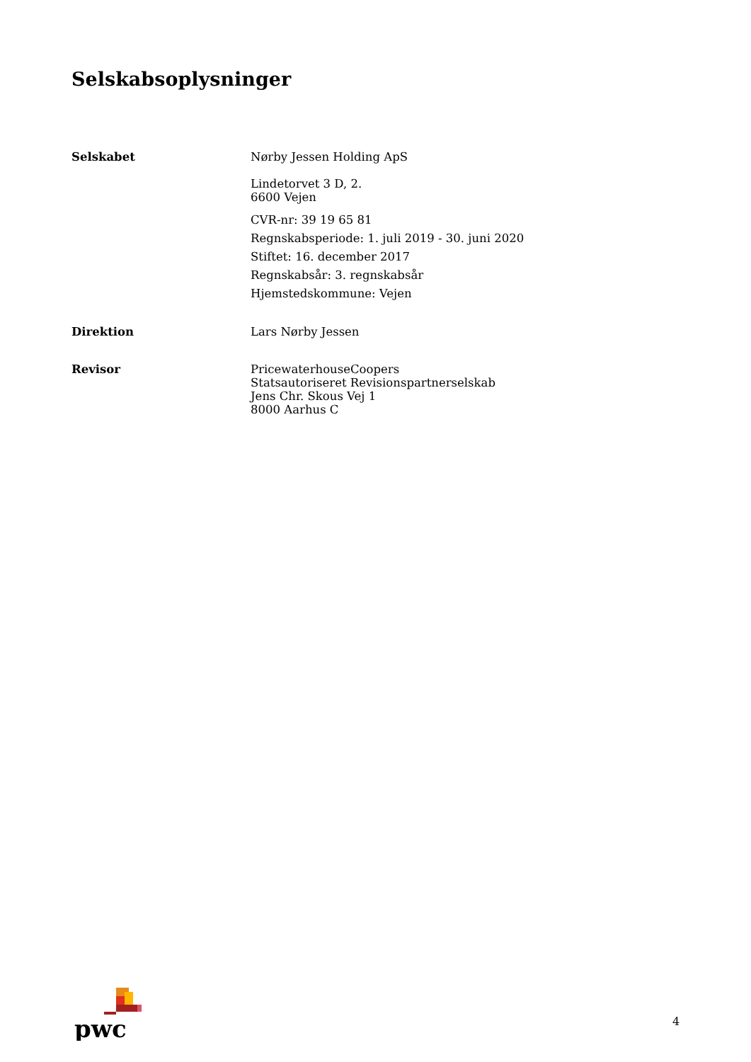Selskabsoplysninger
Selskabet Nørby Jessen Holding ApS
Lindetorvet 3 D, 2.
6600 Vejen
CVR-nr: 39 19 65 81
Regnskabsperiode: 1. juli 2019 - 30. juni 2020
Stiftet: 16. december 2017
Regnskabsår: 3. regnskabsår
Hjemstedskommune: Vejen
Direktion Lars Nørby Jessen
Revisor PricewaterhouseCoopers
Statsautoriseret Revisionspartnerselskab
Jens Chr. Skous Vej 1
8000 Aarhus C
pwc
4